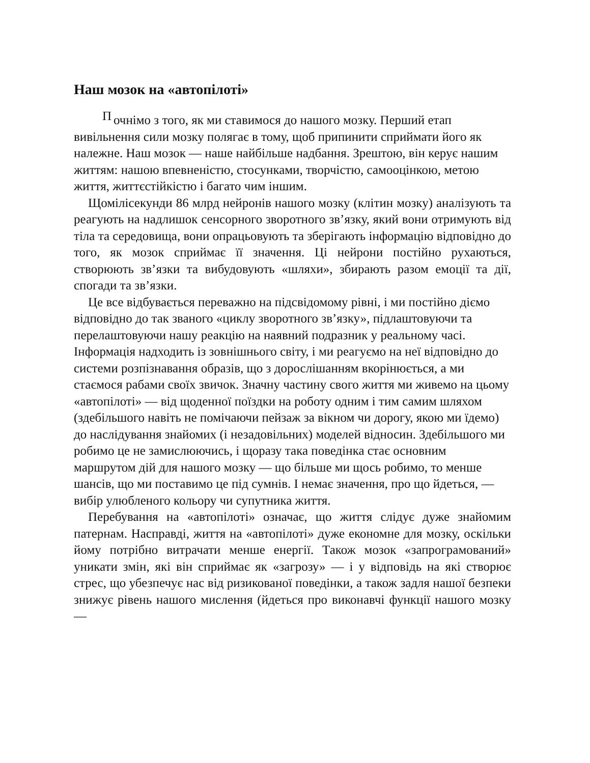Наш мозок на «автопілоті»
Почнімо з того, як ми ставимося до нашого мозку. Перший етап вивільнення сили мозку полягає в тому, щоб припинити сприймати його як належне. Наш мозок — наше найбільше надбання. Зрештою, він керує нашим життям: нашою впевненістю, стосунками, творчістю, самооцінкою, метою життя, життєстійкістю і багато чим іншим.
Щомілісекунди 86 млрд нейронів нашого мозку (клітин мозку) аналізують та реагують на надлишок сенсорного зворотного зв’язку, який вони отримують від тіла та середовища, вони опрацьовують та зберігають інформацію відповідно до того, як мозок сприймає її значення. Ці нейрони постійно рухаються, створюють зв’язки та вибудовують «шляхи», збирають разом емоції та дії, спогади та зв’язки.
Це все відбувається переважно на підсвідомому рівні, і ми постійно діємо відповідно до так званого «циклу зворотного зв’язку», підлаштовуючи та перелаштовуючи нашу реакцію на наявний подразник у реальному часі. Інформація надходить із зовнішнього світу, і ми реагуємо на неї відповідно до системи розпізнавання образів, що з дорослішанням вкорінюється, а ми стаємося рабами своїх звичок. Значну частину свого життя ми живемо на цьому «автопілоті» — від щоденної поїздки на роботу одним і тим самим шляхом (здебільшого навіть не помічаючи пейзаж за вікном чи дорогу, якою ми їдемо) до наслідування знайомих (і незадовільних) моделей відносин. Здебільшого ми робимо це не замислюючись, і щоразу така поведінка стає основним маршрутом дій для нашого мозку — що більше ми щось робимо, то менше шансів, що ми поставимо це під сумнів. І немає значення, про що йдеться, — вибір улюбленого кольору чи супутника життя.
Перебування на «автопілоті» означає, що життя слідує дуже знайомим патернам. Насправді, життя на «автопілоті» дуже економне для мозку, оскільки йому потрібно витрачати менше енергії. Також мозок «запрограмований» уникати змін, які він сприймає як «загрозу» — і у відповідь на які створює стрес, що убезпечує нас від ризикованої поведінки, а також задля нашої безпеки знижує рівень нашого мислення (йдеться про виконавчі функції нашого мозку —